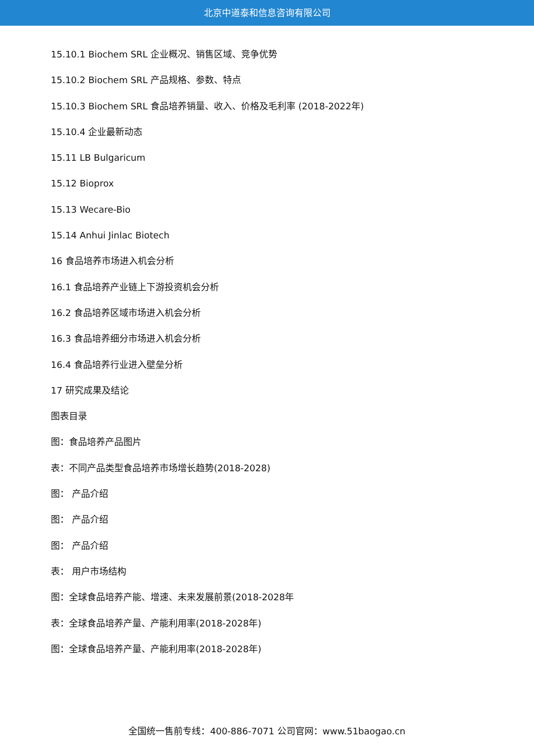北京中道泰和信息咨询有限公司
15.10.1 Biochem SRL 企业概况、销售区域、竞争优势
15.10.2 Biochem SRL 产品规格、参数、特点
15.10.3 Biochem SRL 食品培养销量、收入、价格及毛利率 (2018-2022年)
15.10.4 企业最新动态
15.11 LB Bulgaricum
15.12 Bioprox
15.13 Wecare-Bio
15.14 Anhui Jinlac Biotech
16 食品培养市场进入机会分析
16.1 食品培养产业链上下游投资机会分析
16.2 食品培养区域市场进入机会分析
16.3 食品培养细分市场进入机会分析
16.4 食品培养行业进入壁垒分析
17 研究成果及结论
图表目录
图：食品培养产品图片
表：不同产品类型食品培养市场增长趋势(2018-2028)
图： 产品介绍
图： 产品介绍
图： 产品介绍
表： 用户市场结构
图：全球食品培养产能、增速、未来发展前景(2018-2028年
表：全球食品培养产量、产能利用率(2018-2028年)
图：全球食品培养产量、产能利用率(2018-2028年)
全国统一售前专线：400-886-7071 公司官网：www.51baogao.cn